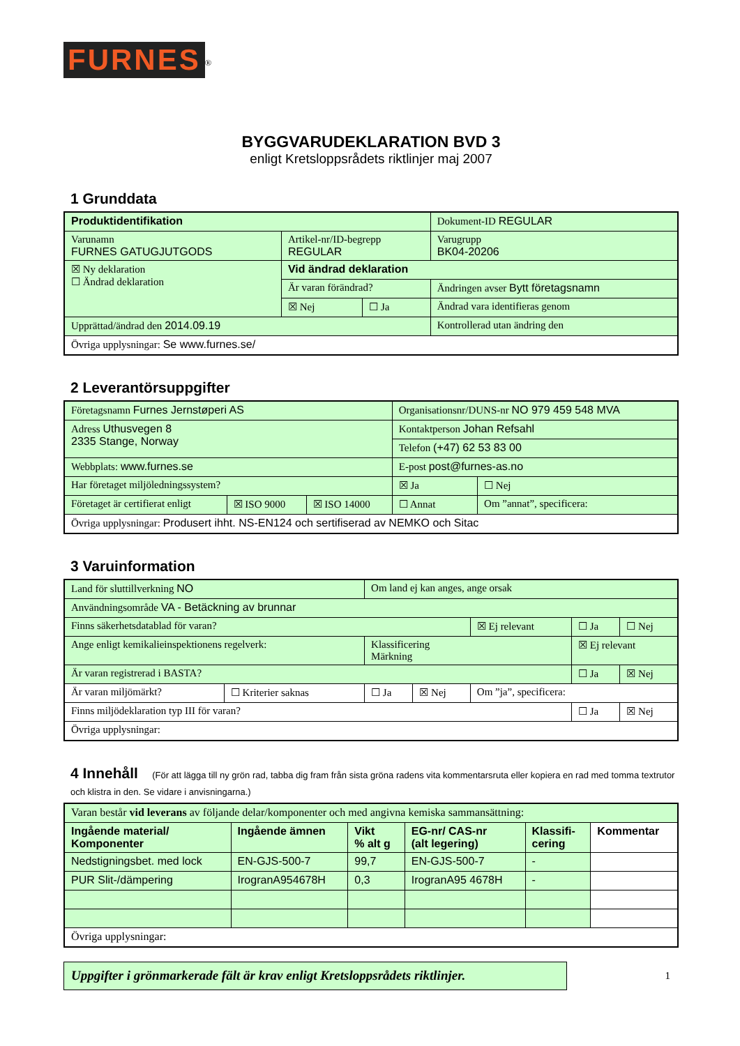FURNES
<sup>®</sup>
BYGGVARUDEKLARATION BVD 3
enligt Kretsloppsrådets riktlinjer maj 2007
1 Grunddata
| Produktidentifikation | | | Dokument-ID REGULAR |
| Varunamn FURNES GATUGJUTGODS | Artikel-nr/ID-begrepp REGULAR | | Varugrupp BK04-20206 |
| ☒ Ny deklaration ☐ Ändrad deklaration | Vid ändrad deklaration | | |
| | Är varan förändrad? | | Ändringen avser Bytt företagsnamn |
| | ☒ Nej | ☐ Ja | Ändrad vara identifieras genom |
| Upprättad/ändrad den 2014.09.19 | | | Kontrollerad utan ändring den |
| Övriga upplysningar: Se www.furnes.se/ | | | |
2 Leverantörsuppgifter
| Företagsnamn Furnes Jernstøperi AS | | | Organisationsnr/DUNS-nr NO 979 459 548 MVA | |
| Adress Uthusvegen 8 2335 Stange, Norway | | | Kontaktperson Johan Refsahl | |
| | | | Telefon (+47) 62 53 83 00 | |
| Webbplats: www.furnes.se | | | E-post post@furnes-as.no | |
| Har företaget miljöledningssystem? | | | ☒ Ja | ☐ Nej |
| Företaget är certifierat enligt | ☒ ISO 9000 | ☒ ISO 14000 | ☐ Annat | Om ”annat”, specificera: |
| Övriga upplysningar: Produsert ihht. NS-EN124 och sertifiserad av NEMKO och Sitac | | | | |
3 Varuinformation
| Land för sluttillverkning NO | | Om land ej kan anges, ange orsak | | | | |
| Användningsområde VA - Betäckning av brunnar | | | | | | |
| Finns säkerhetsdatablad för varan? | | | | ☒ Ej relevant | ☐ Ja | ☐ Nej |
| Ange enligt kemikalieinspektionens regelverk: | | Klassificering Märkning | | | ☒ Ej relevant | |
| Är varan registrerad i BASTA? | | | | | ☐ Ja | ☒ Nej |
| Är varan miljömärkt? | ☐ Kriterier saknas | ☐ Ja | ☒ Nej | Om ”ja”, specificera: | | |
| Finns miljödeklaration typ III för varan? | | | | | ☐ Ja | ☒ Nej |
| Övriga upplysningar: | | | | | | |
4 Innehåll (För att lägga till ny grön rad, tabba dig fram från sista gröna radens vita kommentarsruta eller kopiera en rad med tomma textrutor och klistra in den. Se vidare i anvisningarna.)
| Varan består vid leverans av följande delar/komponenter och med angivna kemiska sammansättning: | | | | | |
| Ingående material/ Komponenter | Ingående ämnen | Vikt % alt g | EG-nr/ CAS-nr (alt legering) | Klassifi- cering | Kommentar |
| Nedstigningsbet. med lock | EN-GJS-500-7 | 99,7 | EN-GJS-500-7 | - | |
| PUR Slit-/dämpering | IrogranA954678H | 0,3 | IrogranA95 4678H | - | |
| Övriga upplysningar: | | | | | |
Uppgifter i grönmarkerade fält är krav enligt Kretsloppsrådets riktlinjer.
1